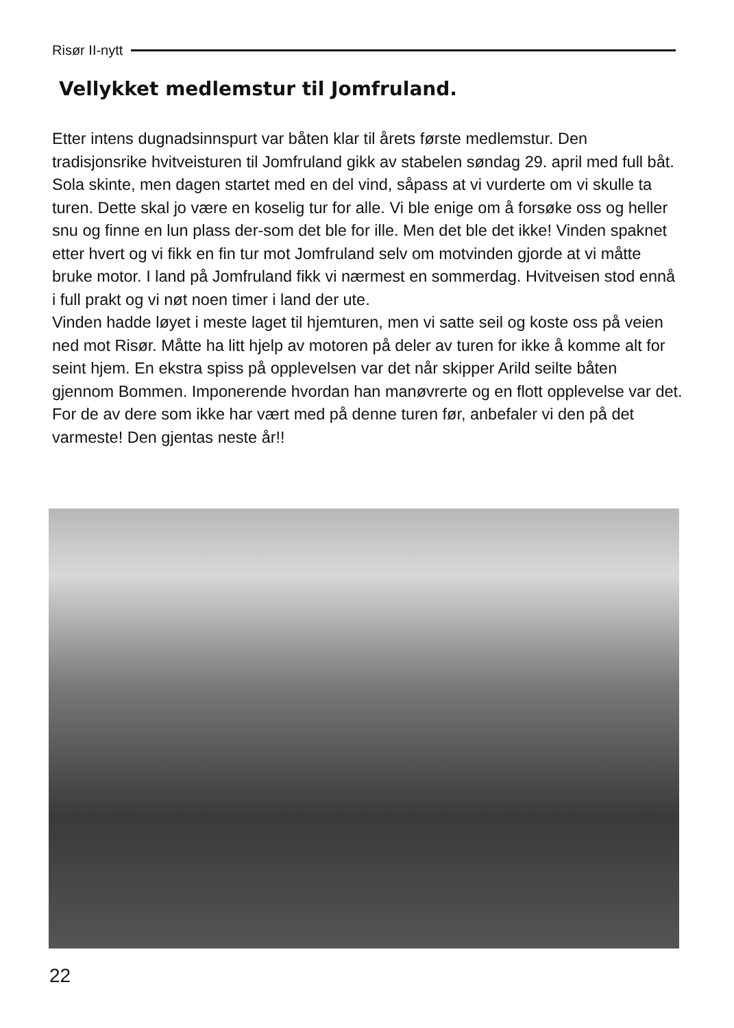Risør II-nytt
Vellykket medlemstur til Jomfruland.
Etter intens dugnadsinnspurt var båten klar til årets første medlemstur. Den tradisjonsrike hvitveisturen til Jomfruland gikk av stabelen søndag 29. april med full båt. Sola skinte, men dagen startet med en del vind, såpass at vi vurderte om vi skulle ta turen. Dette skal jo være en koselig tur for alle. Vi ble enige om å forsøke oss og heller snu og finne en lun plass der-som det ble for ille. Men det ble det ikke! Vinden spaknet etter hvert og vi fikk en fin tur mot Jomfruland selv om motvinden gjorde at vi måtte bruke motor. I land på Jomfruland fikk vi nærmest en sommerdag. Hvitveisen stod ennå i full prakt og vi nøt noen timer i land der ute.
Vinden hadde løyet i meste laget til hjemturen, men vi satte seil og koste oss på veien ned mot Risør. Måtte ha litt hjelp av motoren på deler av turen for ikke å komme alt for seint hjem. En ekstra spiss på opplevelsen var det når skipper Arild seilte båten gjennom Bommen. Imponerende hvordan han manøvrerte og en flott opplevelse var det.
For de av dere som ikke har vært med på denne turen før, anbefaler vi den på det varmeste! Den gjentas neste år!!
22